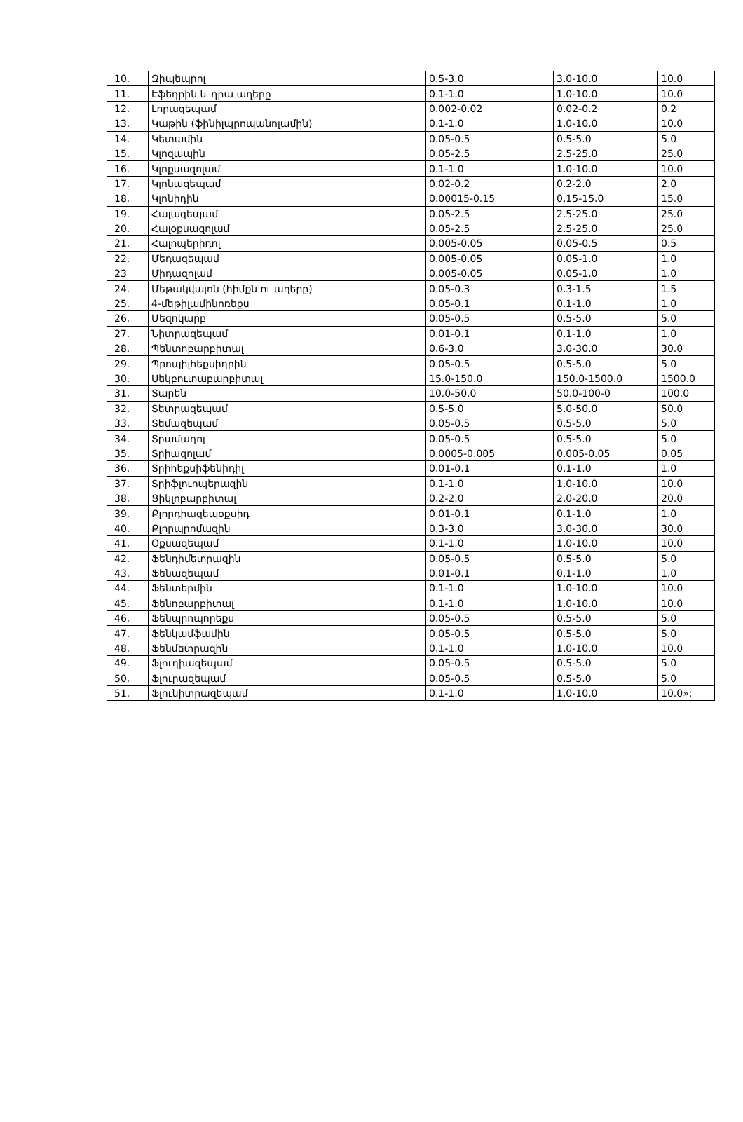| 10. | Զիպեպրոլ | 0.5-3.0 | 3.0-10.0 | 10.0 |
| 11. | Էֆեդրին և դրա աղերը | 0.1-1.0 | 1.0-10.0 | 10.0 |
| 12. | Լորազեպամ | 0.002-0.02 | 0.02-0.2 | 0.2 |
| 13. | Կաթին (ֆինիլպրոպանոլամին) | 0.1-1.0 | 1.0-10.0 | 10.0 |
| 14. | Կետամին | 0.05-0.5 | 0.5-5.0 | 5.0 |
| 15. | Կլոզապին | 0.05-2.5 | 2.5-25.0 | 25.0 |
| 16. | Կլոքսազոլամ | 0.1-1.0 | 1.0-10.0 | 10.0 |
| 17. | Կլոնազեպամ | 0.02-0.2 | 0.2-2.0 | 2.0 |
| 18. | Կլոնիդին | 0.00015-0.15 | 0.15-15.0 | 15.0 |
| 19. | Հալազեպամ | 0.05-2.5 | 2.5-25.0 | 25.0 |
| 20. | Հալօքսազոլամ | 0.05-2.5 | 2.5-25.0 | 25.0 |
| 21. | Հալոպերիդոլ | 0.005-0.05 | 0.05-0.5 | 0.5 |
| 22. | Մեդազեպամ | 0.005-0.05 | 0.05-1.0 | 1.0 |
| 23 | Միդազոլամ | 0.005-0.05 | 0.05-1.0 | 1.0 |
| 24. | Մեթակվալոն (հիմքն ու աղերը) | 0.05-0.3 | 0.3-1.5 | 1.5 |
| 25. | 4-մեթիլամինոռեքս | 0.05-0.1 | 0.1-1.0 | 1.0 |
| 26. | Մեզոկարբ | 0.05-0.5 | 0.5-5.0 | 5.0 |
| 27. | Նիտրազեպամ | 0.01-0.1 | 0.1-1.0 | 1.0 |
| 28. | Պենտոբարբիտալ | 0.6-3.0 | 3.0-30.0 | 30.0 |
| 29. | Պրոպիլհեքսիդրին | 0.05-0.5 | 0.5-5.0 | 5.0 |
| 30. | Սեկբուտաբարբիտալ | 15.0-150.0 | 150.0-1500.0 | 1500.0 |
| 31. | Տարեն | 10.0-50.0 | 50.0-100-0 | 100.0 |
| 32. | Տետրազեպամ | 0.5-5.0 | 5.0-50.0 | 50.0 |
| 33. | Տեմազեպամ | 0.05-0.5 | 0.5-5.0 | 5.0 |
| 34. | Տրամադոլ | 0.05-0.5 | 0.5-5.0 | 5.0 |
| 35. | Տրիազոլամ | 0.0005-0.005 | 0.005-0.05 | 0.05 |
| 36. | Տրիհեքսիֆենիդիլ | 0.01-0.1 | 0.1-1.0 | 1.0 |
| 37. | Տրիֆլուոպերազին | 0.1-1.0 | 1.0-10.0 | 10.0 |
| 38. | Ցիկլոբարբիտալ | 0.2-2.0 | 2.0-20.0 | 20.0 |
| 39. | Քլորդիազեպօքսիդ | 0.01-0.1 | 0.1-1.0 | 1.0 |
| 40. | Քլորպրոմազին | 0.3-3.0 | 3.0-30.0 | 30.0 |
| 41. | Օքսազեպամ | 0.1-1.0 | 1.0-10.0 | 10.0 |
| 42. | Ֆենդիմետրազին | 0.05-0.5 | 0.5-5.0 | 5.0 |
| 43. | Ֆենազեպամ | 0.01-0.1 | 0.1-1.0 | 1.0 |
| 44. | Ֆենտերմին | 0.1-1.0 | 1.0-10.0 | 10.0 |
| 45. | Ֆենոբարբիտալ | 0.1-1.0 | 1.0-10.0 | 10.0 |
| 46. | Ֆենպրոպորեքս | 0.05-0.5 | 0.5-5.0 | 5.0 |
| 47. | Ֆենկամֆամին | 0.05-0.5 | 0.5-5.0 | 5.0 |
| 48. | Ֆենմետրազին | 0.1-1.0 | 1.0-10.0 | 10.0 |
| 49. | Ֆլուդիազեպամ | 0.05-0.5 | 0.5-5.0 | 5.0 |
| 50. | Ֆլուրազեպամ | 0.05-0.5 | 0.5-5.0 | 5.0 |
| 51. | Ֆլունիտրազեպամ | 0.1-1.0 | 1.0-10.0 | 10.0»: |